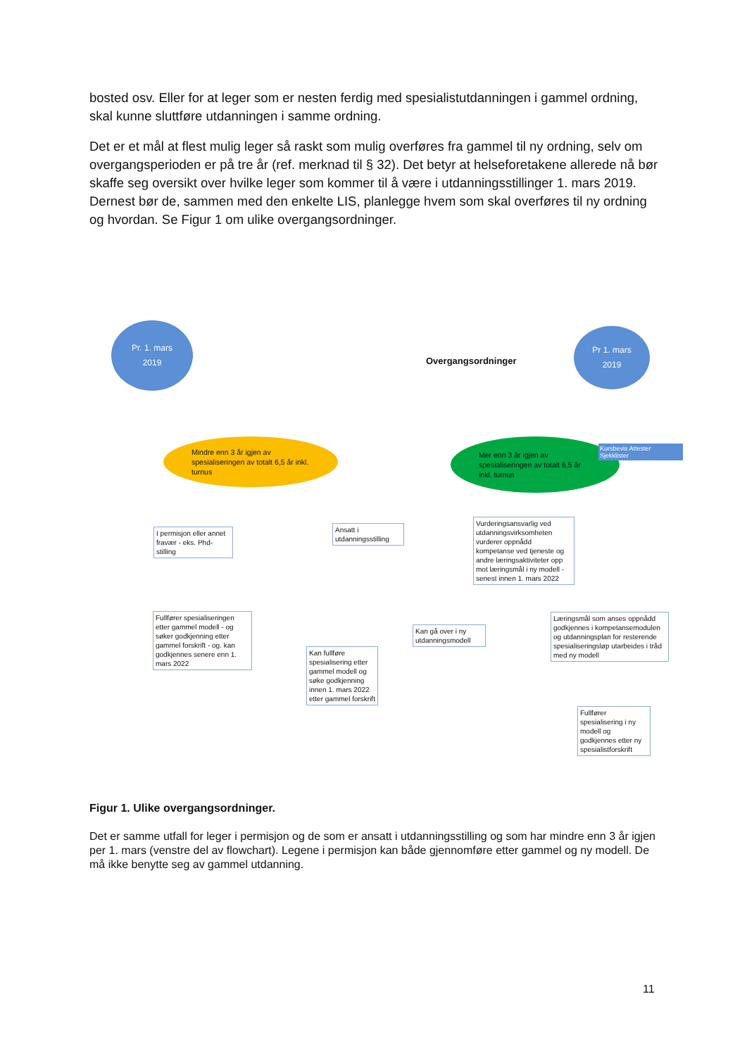bosted osv. Eller for at leger som er nesten ferdig med spesialistutdanningen i gammel ordning, skal kunne sluttføre utdanningen i samme ordning.
Det er et mål at flest mulig leger så raskt som mulig overføres fra gammel til ny ordning, selv om overgangsperioden er på tre år (ref. merknad til § 32). Det betyr at helseforetakene allerede nå bør skaffe seg oversikt over hvilke leger som kommer til å være i utdanningsstillinger 1. mars 2019. Dernest bør de, sammen med den enkelte LIS, planlegge hvem som skal overføres til ny ordning og hvordan. Se Figur 1 om ulike overgangsordninger.
Pr. 1. mars
2019
Overgangsordninger
Pr 1. mars
2019
Mindre enn 3 år igjen av spesialiseringen av totalt 6,5 år inkl. turnus
Mer enn 3 år igjen av spesialiseringen av totalt 6,5 år inkl. turnus
Kursbevis Attester Sjekklister
I permisjon eller annet fravær - eks. Phd-stilling
Ansatt i utdanningsstilling
Vurderingsansvarlig ved utdanningsvirksomheten vurderer oppnådd kompetanse ved tjeneste og andre læringsaktiviteter opp mot læringsmål i ny modell - senest innen 1. mars 2022
Fullfører spesialiseringen etter gammel modell - og søker godkjenning etter gammel forskrift - og. kan godkjennes senere enn 1. mars 2022
Kan fullføre spesialisering etter gammel modell og søke godkjenning innen 1. mars 2022 etter gammel forskrift
Kan gå over i ny utdanningsmodell
Læringsmål som anses oppnådd godkjennes i kompetansemodulen og utdanningsplan for resterende spesialiseringsløp utarbeides i tråd med ny modell
Fullfører spesialisering i ny modell og godkjennes etter ny spesialistforskrift
Figur 1. Ulike overgangsordninger.
Det er samme utfall for leger i permisjon og de som er ansatt i utdanningsstilling og som har mindre enn 3 år igjen per 1. mars (venstre del av flowchart). Legene i permisjon kan både gjennomføre etter gammel og ny modell. De må ikke benytte seg av gammel utdanning.
11